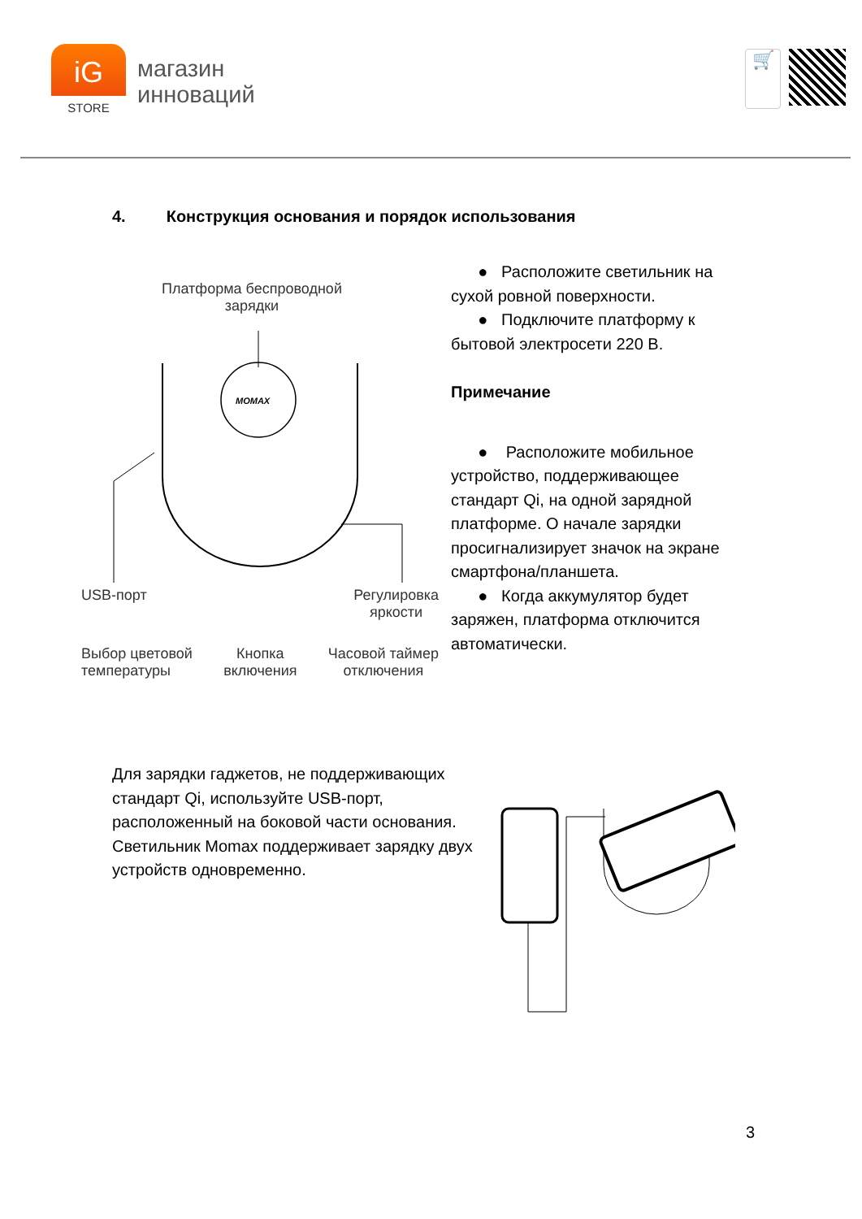iG
STORE
магазин
инноваций
🛒
4. Конструкция основания и порядок использования
Платформа беспроводной
зарядки
MOMAX
USB-порт Регулировка
яркости
Выбор цветовой
температуры Кнопка
включения Часовой таймер
отключения
● Расположите светильник на сухой ровной поверхности.
● Подключите платформу к бытовой электросети 220 В.
Примечание
● Расположите мобильное устройство, поддерживающее стандарт Qi, на одной зарядной платформе. О начале зарядки просигнализирует значок на экране смартфона/планшета.
● Когда аккумулятор будет заряжен, платформа отключится автоматически.
Для зарядки гаджетов, не поддерживающих стандарт Qi, используйте USB-порт, расположенный на боковой части основания. Светильник Momax поддерживает зарядку двух устройств одновременно.
3